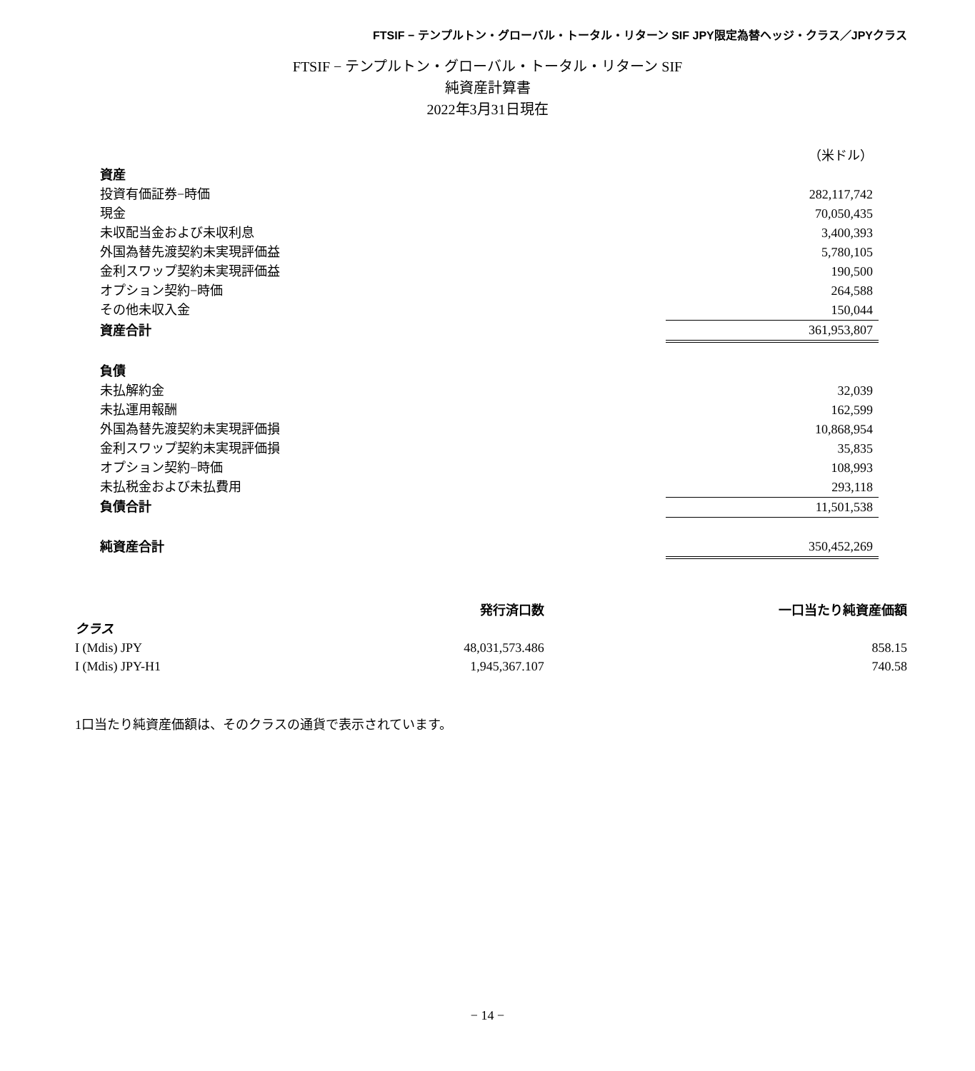FTSIF − テンプルトン・グローバル・トータル・リターン SIF JPY限定為替ヘッジ・クラス／JPYクラス
FTSIF − テンプルトン・グローバル・トータル・リターン SIF
純資産計算書
2022年3月31日現在
| | （米ドル） |
| 資産 | |
| 投資有価証券−時価 | 282,117,742 |
| 現金 | 70,050,435 |
| 未収配当金および未収利息 | 3,400,393 |
| 外国為替先渡契約未実現評価益 | 5,780,105 |
| 金利スワップ契約未実現評価益 | 190,500 |
| オプション契約−時価 | 264,588 |
| その他未収入金 | 150,044 |
| 資産合計 | 361,953,807 |
| 負債 | |
| 未払解約金 | 32,039 |
| 未払運用報酬 | 162,599 |
| 外国為替先渡契約未実現評価損 | 10,868,954 |
| 金利スワップ契約未実現評価損 | 35,835 |
| オプション契約−時価 | 108,993 |
| 未払税金および未払費用 | 293,118 |
| 負債合計 | 11,501,538 |
| 純資産合計 | 350,452,269 |
| | 発行済口数 | 一口当たり純資産価額 |
| --- | --- | --- |
| クラス | | |
| I (Mdis) JPY | 48,031,573.486 | 858.15 |
| I (Mdis) JPY-H1 | 1,945,367.107 | 740.58 |
1口当たり純資産価額は、そのクラスの通貨で表示されています。
− 14 −